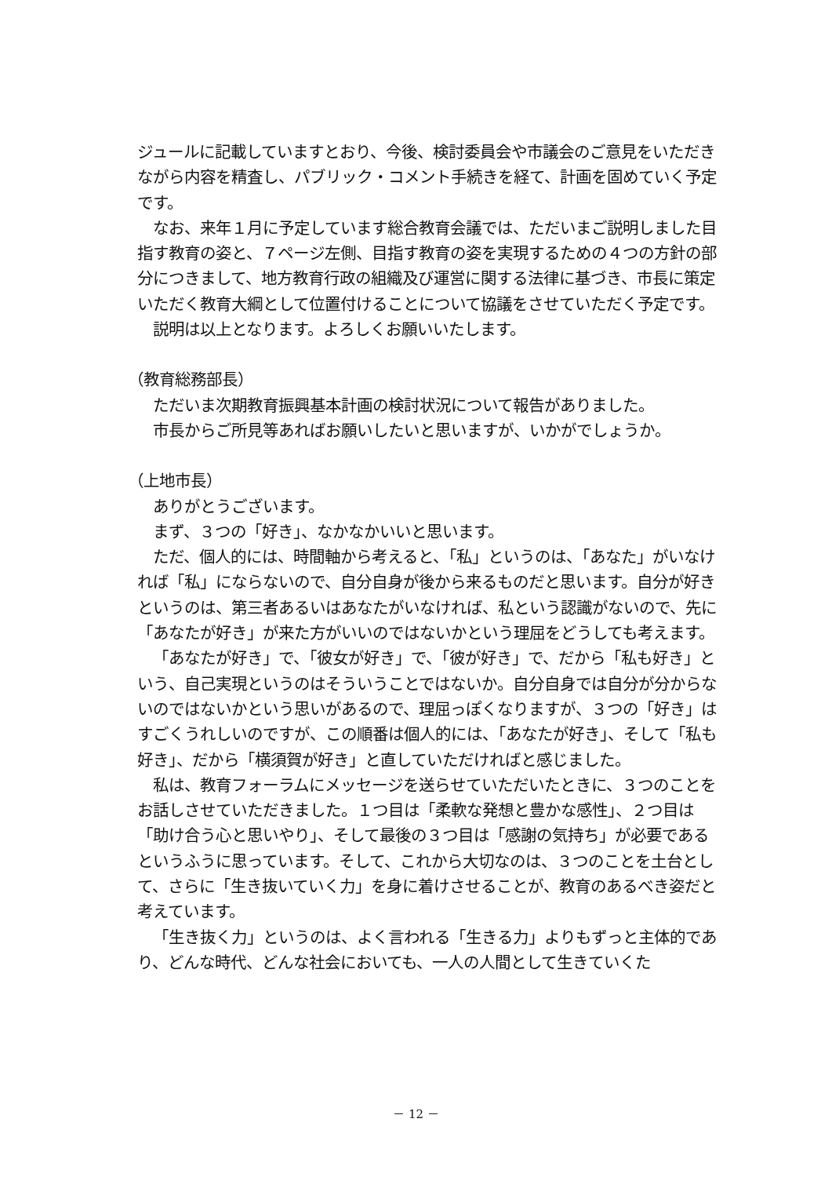ジュールに記載していますとおり、今後、検討委員会や市議会のご意見をいただきながら内容を精査し、パブリック・コメント手続きを経て、計画を固めていく予定です。
なお、来年１月に予定しています総合教育会議では、ただいまご説明しました目指す教育の姿と、７ページ左側、目指す教育の姿を実現するための４つの方針の部分につきまして、地方教育行政の組織及び運営に関する法律に基づき、市長に策定いただく教育大綱として位置付けることについて協議をさせていただく予定です。
説明は以上となります。よろしくお願いいたします。
（教育総務部長）
ただいま次期教育振興基本計画の検討状況について報告がありました。
市長からご所見等あればお願いしたいと思いますが、いかがでしょうか。
（上地市長）
ありがとうございます。
まず、３つの「好き」、なかなかいいと思います。
ただ、個人的には、時間軸から考えると、「私」というのは、「あなた」がいなければ「私」にならないので、自分自身が後から来るものだと思います。自分が好きというのは、第三者あるいはあなたがいなければ、私という認識がないので、先に「あなたが好き」が来た方がいいのではないかという理屈をどうしても考えます。
「あなたが好き」で、「彼女が好き」で、「彼が好き」で、だから「私も好き」という、自己実現というのはそういうことではないか。自分自身では自分が分からないのではないかという思いがあるので、理屈っぽくなりますが、３つの「好き」はすごくうれしいのですが、この順番は個人的には、「あなたが好き」、そして「私も好き」、だから「横須賀が好き」と直していただければと感じました。
私は、教育フォーラムにメッセージを送らせていただいたときに、３つのことをお話しさせていただきました。１つ目は「柔軟な発想と豊かな感性」、２つ目は「助け合う心と思いやり」、そして最後の３つ目は「感謝の気持ち」が必要であるというふうに思っています。そして、これから大切なのは、３つのことを土台として、さらに「生き抜いていく力」を身に着けさせることが、教育のあるべき姿だと考えています。
「生き抜く力」というのは、よく言われる「生きる力」よりもずっと主体的であり、どんな時代、どんな社会においても、一人の人間として生きていくた
－ 12 －